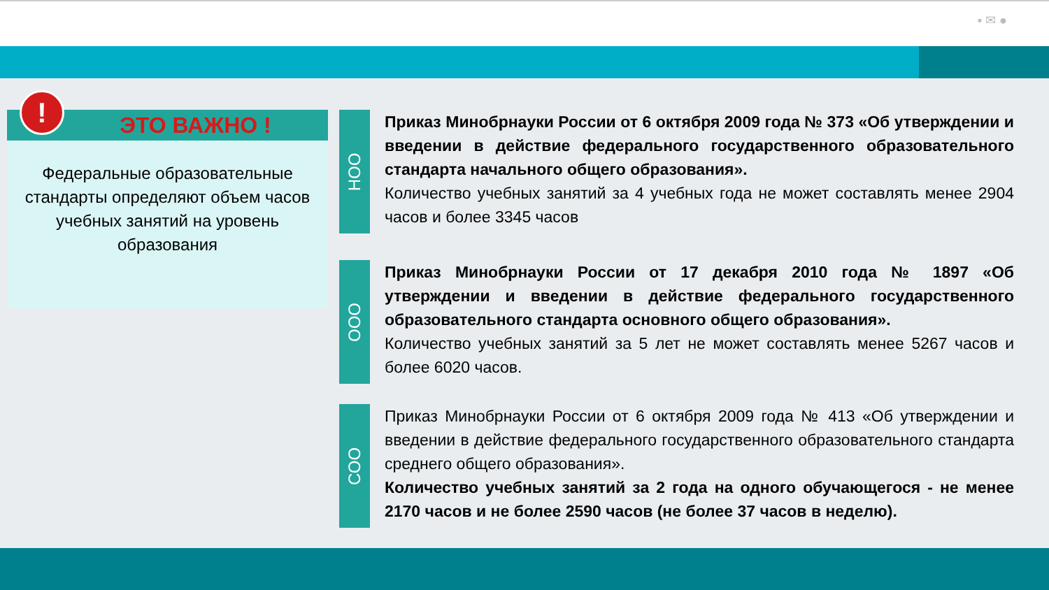▪ ✉ ●
ЭТО ВАЖНО !
Федеральные образовательные стандарты определяют объем часов учебных занятий на уровень образования
!
НОО
Приказ Минобрнауки России от 6 октября 2009 года № 373 «Об утверждении и введении в действие федерального государственного образовательного стандарта начального общего образования».
Количество учебных занятий за 4 учебных года не может составлять менее 2904 часов и более 3345 часов
ООО
Приказ Минобрнауки России от 17 декабря 2010 года № 1897 «Об утверждении и введении в действие федерального государственного образовательного стандарта основного общего образования».
Количество учебных занятий за 5 лет не может составлять менее 5267 часов и более 6020 часов.
СОО
Приказ Минобрнауки России от 6 октября 2009 года № 413 «Об утверждении и введении в действие федерального государственного образовательного стандарта среднего общего образования».
Количество учебных занятий за 2 года на одного обучающегося - не менее 2170 часов и не более 2590 часов (не более 37 часов в неделю).